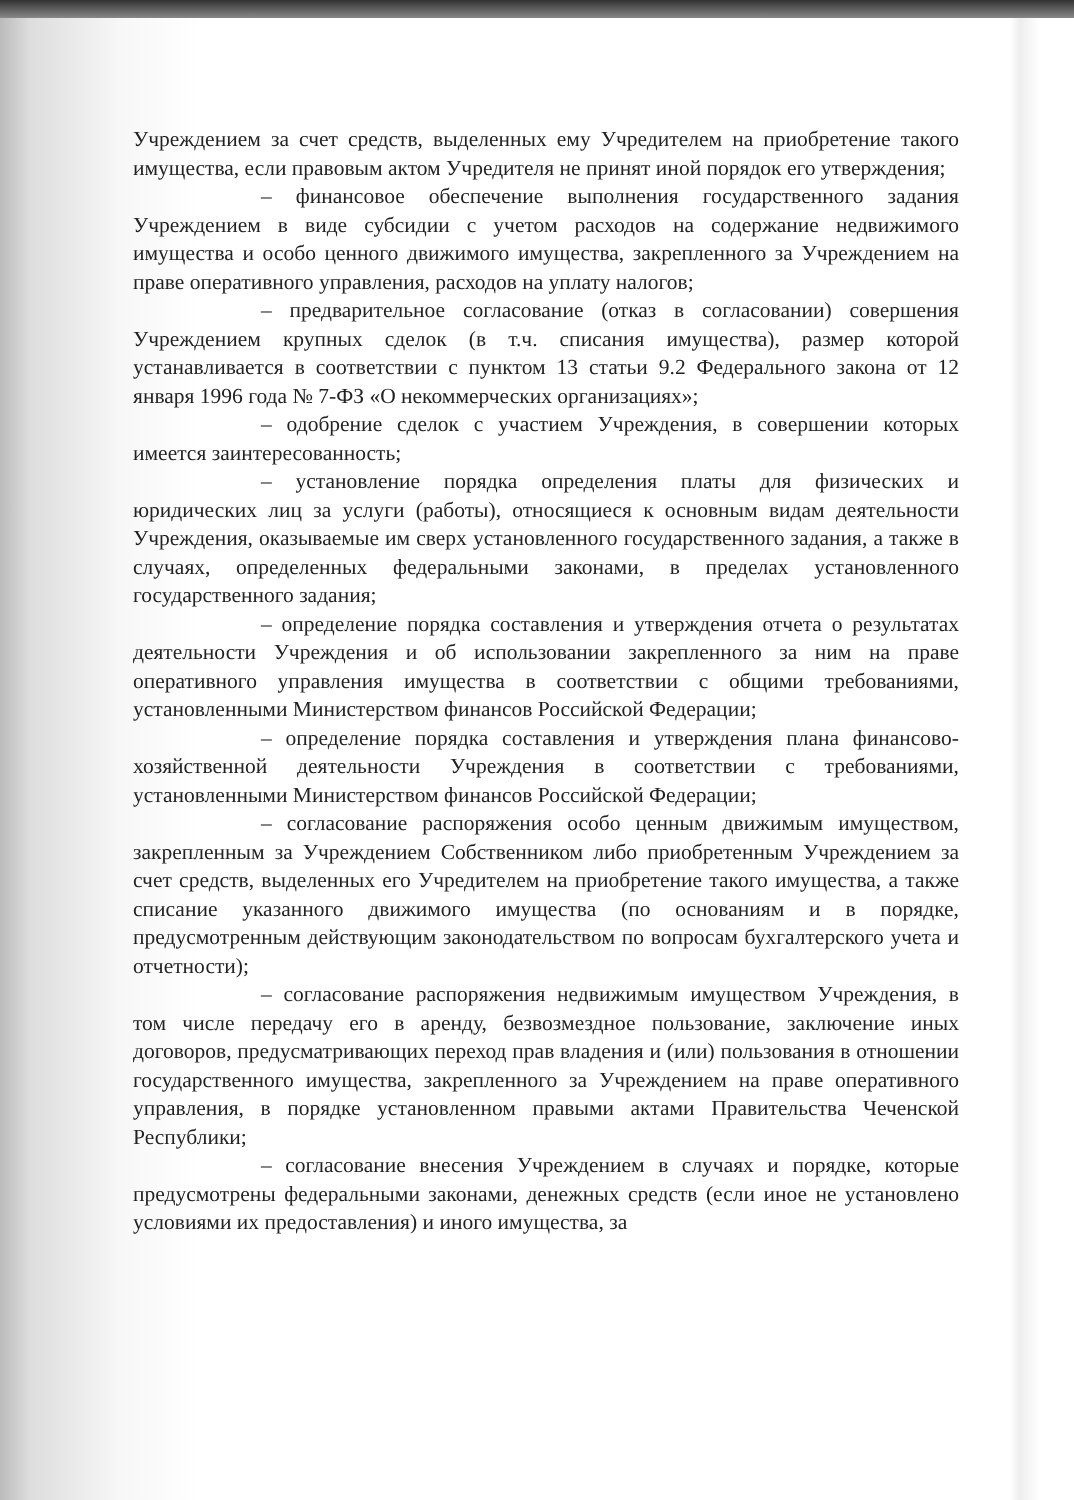Учреждением за счет средств, выделенных ему Учредителем на приобретение такого имущества, если правовым актом Учредителя не принят иной порядок его утверждения;
– финансовое обеспечение выполнения государственного задания Учреждением в виде субсидии с учетом расходов на содержание недвижимого имущества и особо ценного движимого имущества, закрепленного за Учреждением на праве оперативного управления, расходов на уплату налогов;
– предварительное согласование (отказ в согласовании) совершения Учреждением крупных сделок (в т.ч. списания имущества), размер которой устанавливается в соответствии с пунктом 13 статьи 9.2 Федерального закона от 12 января 1996 года № 7-ФЗ «О некоммерческих организациях»;
– одобрение сделок с участием Учреждения, в совершении которых имеется заинтересованность;
– установление порядка определения платы для физических и юридических лиц за услуги (работы), относящиеся к основным видам деятельности Учреждения, оказываемые им сверх установленного государственного задания, а также в случаях, определенных федеральными законами, в пределах установленного государственного задания;
– определение порядка составления и утверждения отчета о результатах деятельности Учреждения и об использовании закрепленного за ним на праве оперативного управления имущества в соответствии с общими требованиями, установленными Министерством финансов Российской Федерации;
– определение порядка составления и утверждения плана финансово-хозяйственной деятельности Учреждения в соответствии с требованиями, установленными Министерством финансов Российской Федерации;
– согласование распоряжения особо ценным движимым имуществом, закрепленным за Учреждением Собственником либо приобретенным Учреждением за счет средств, выделенных его Учредителем на приобретение такого имущества, а также списание указанного движимого имущества (по основаниям и в порядке, предусмотренным действующим законодательством по вопросам бухгалтерского учета и отчетности);
– согласование распоряжения недвижимым имуществом Учреждения, в том числе передачу его в аренду, безвозмездное пользование, заключение иных договоров, предусматривающих переход прав владения и (или) пользования в отношении государственного имущества, закрепленного за Учреждением на праве оперативного управления, в порядке установленном правыми актами Правительства Чеченской Республики;
– согласование внесения Учреждением в случаях и порядке, которые предусмотрены федеральными законами, денежных средств (если иное не установлено условиями их предоставления) и иного имущества, за